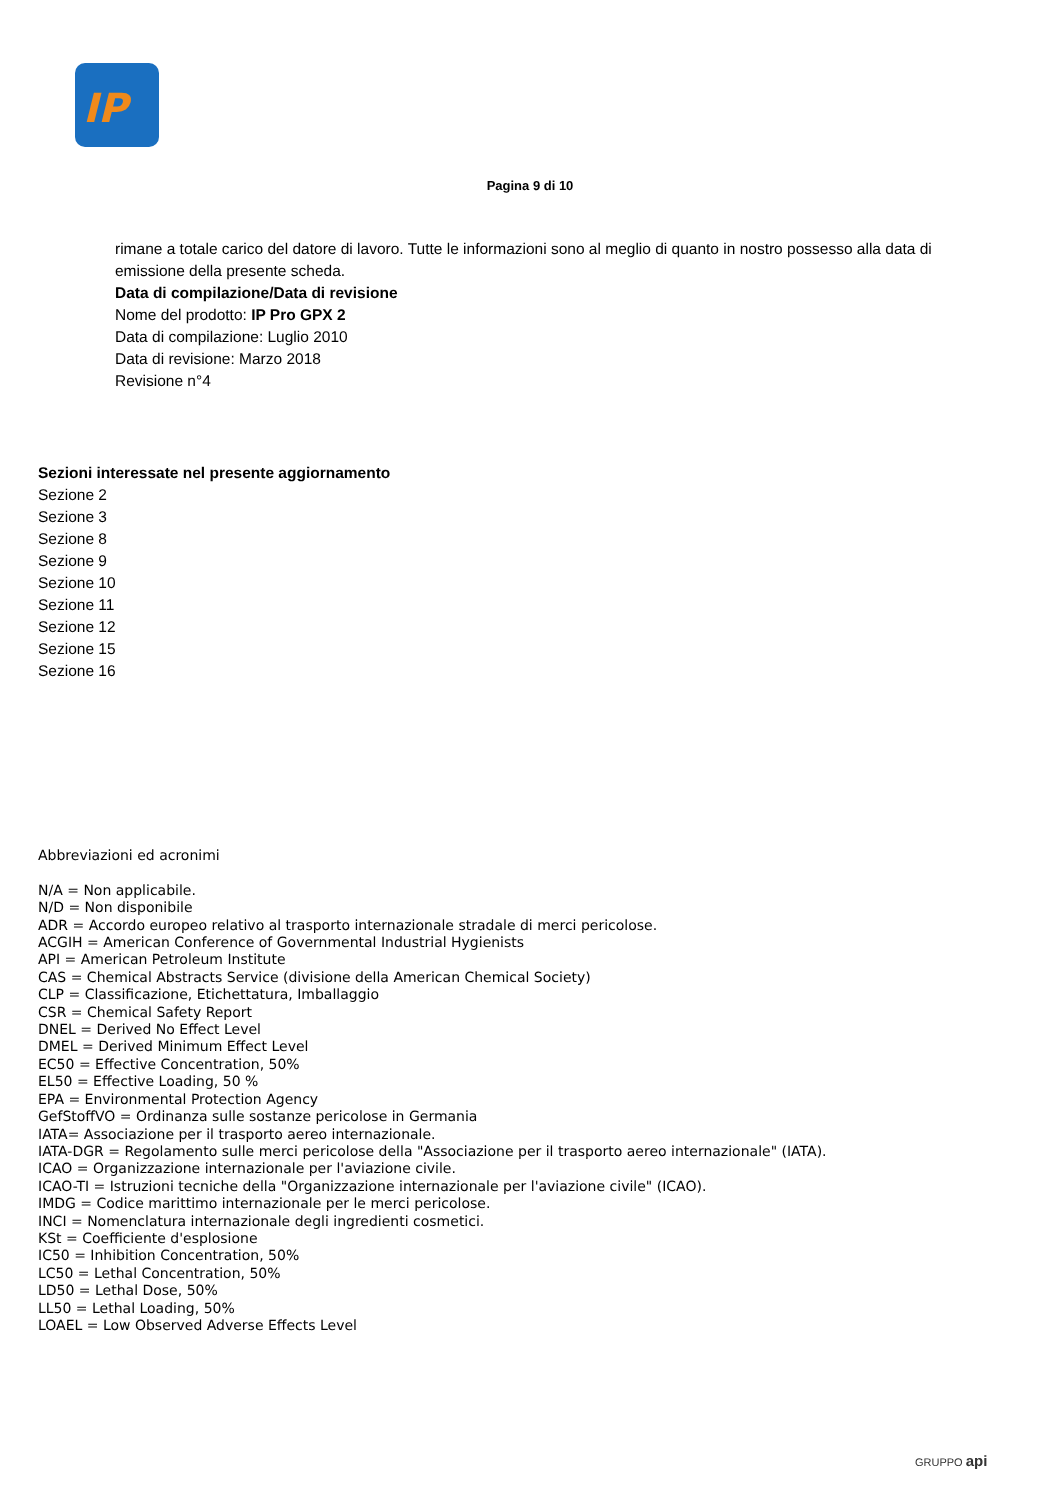IP
Pagina 9 di 10
rimane a totale carico del datore di lavoro. Tutte le informazioni sono al meglio di quanto in nostro possesso alla data di emissione della presente scheda.
Data di compilazione/Data di revisione
Nome del prodotto: IP Pro GPX 2
Data di compilazione: Luglio 2010
Data di revisione: Marzo 2018
Revisione n°4
Sezioni interessate nel presente aggiornamento
Sezione 2
Sezione 3
Sezione 8
Sezione 9
Sezione 10
Sezione 11
Sezione 12
Sezione 15
Sezione 16
Abbreviazioni ed acronimi
N/A = Non applicabile.
N/D = Non disponibile
ADR = Accordo europeo relativo al trasporto internazionale stradale di merci pericolose.
ACGIH = American Conference of Governmental Industrial Hygienists
API = American Petroleum Institute
CAS = Chemical Abstracts Service (divisione della American Chemical Society)
CLP = Classificazione, Etichettatura, Imballaggio
CSR = Chemical Safety Report
DNEL = Derived No Effect Level
DMEL = Derived Minimum Effect Level
EC50 = Effective Concentration, 50%
EL50 = Effective Loading, 50 %
EPA = Environmental Protection Agency
GefStoffVO = Ordinanza sulle sostanze pericolose in Germania
IATA= Associazione per il trasporto aereo internazionale.
IATA-DGR = Regolamento sulle merci pericolose della "Associazione per il trasporto aereo internazionale" (IATA).
ICAO = Organizzazione internazionale per l'aviazione civile.
ICAO-TI = Istruzioni tecniche della "Organizzazione internazionale per l'aviazione civile" (ICAO).
IMDG = Codice marittimo internazionale per le merci pericolose.
INCI = Nomenclatura internazionale degli ingredienti cosmetici.
KSt = Coefficiente d'esplosione
IC50 = Inhibition Concentration, 50%
LC50 = Lethal Concentration, 50%
LD50 = Lethal Dose, 50%
LL50 = Lethal Loading, 50%
LOAEL = Low Observed Adverse Effects Level
GRUPPO api